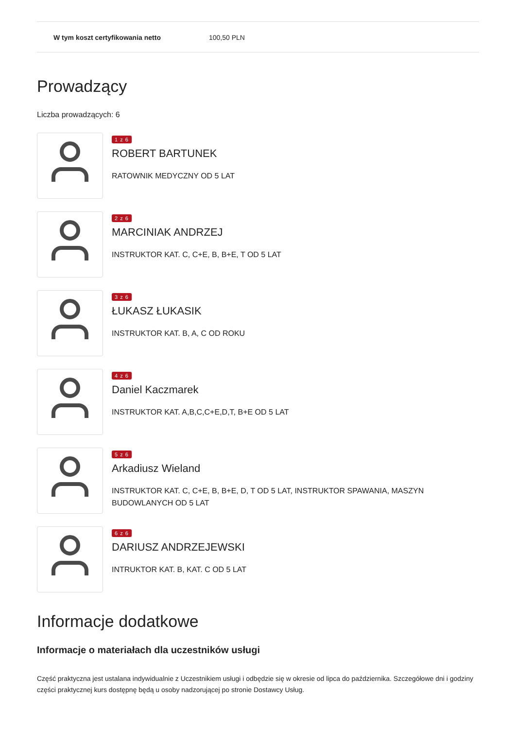| W tym koszt certyfikowania netto | 100,50 PLN |
Prowadzący
Liczba prowadzących: 6
1 z 6
ROBERT BARTUNEK
RATOWNIK MEDYCZNY OD 5 LAT
2 z 6
MARCINIAK ANDRZEJ
INSTRUKTOR KAT. C, C+E, B, B+E, T OD 5 LAT
3 z 6
ŁUKASZ ŁUKASIK
INSTRUKTOR KAT. B, A, C OD ROKU
4 z 6
Daniel Kaczmarek
INSTRUKTOR KAT. A,B,C,C+E,D,T, B+E OD 5 LAT
5 z 6
Arkadiusz Wieland
INSTRUKTOR KAT. C, C+E, B, B+E, D, T OD 5 LAT, INSTRUKTOR SPAWANIA, MASZYN BUDOWLANYCH OD 5 LAT
6 z 6
DARIUSZ ANDRZEJEWSKI
INTRUKTOR KAT. B, KAT. C OD 5 LAT
Informacje dodatkowe
Informacje o materiałach dla uczestników usługi
Część praktyczna jest ustalana indywidualnie z Uczestnikiem usługi i odbędzie się w okresie od lipca do października. Szczegółowe dni i godziny części praktycznej kurs dostępnę będą u osoby nadzorującej po stronie Dostawcy Usług.